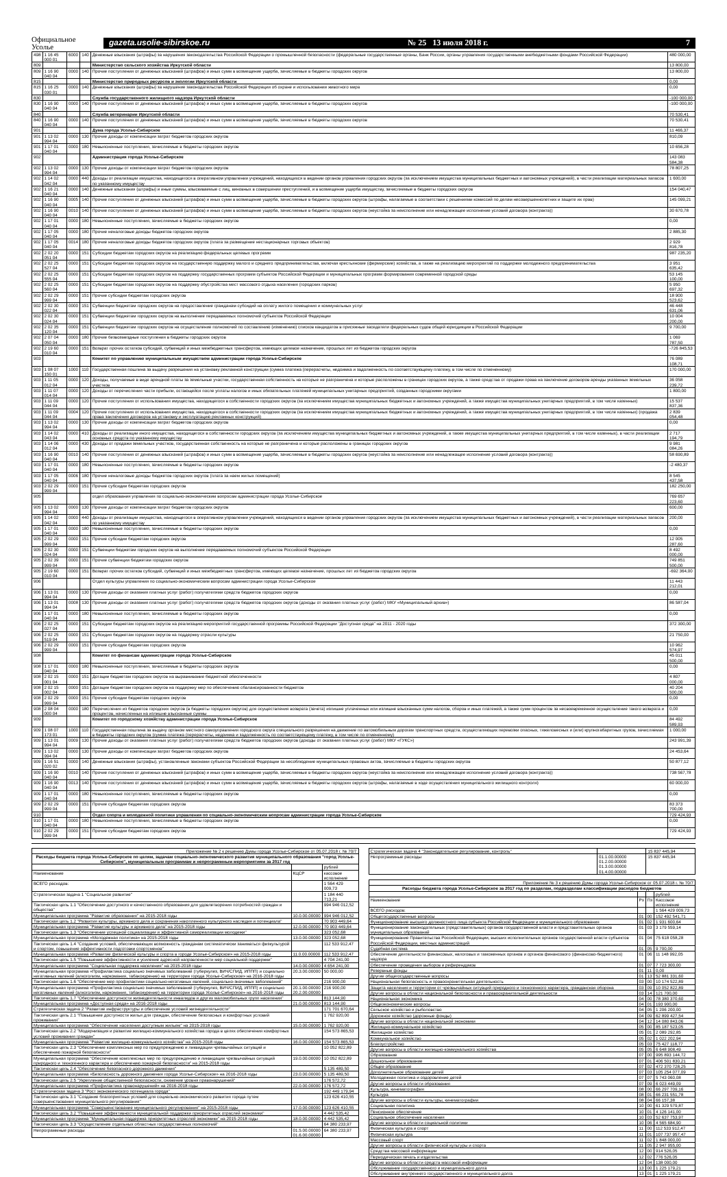Официальное
Усолье
gazeta.usolie-sibirskoe.ru № 25 13 июля 2018 г. 7
| 498 | 1 16 45 000 01 | 6000 | 140 | Денежные взыскания (штрафы) за нарушения законодательства Российской Федерации о промышленной безопасности (федеральные государственные органы, Банк России, органы управления государственными внебюджетными фондами Российской Федерации) | 480 000,00 |
| 809 | | | | Министерство сельского хозяйства Иркутской области | 13 800,00 |
| 809 | 1 16 90 040 04 | 0000 | 140 | Прочие поступления от денежных взысканий (штрафов) и иных сумм в возмещение ущерба, зачисляемые в бюджеты городских округов | 13 800,00 |
| 815 | | | | Министерство природных ресурсов и экологии Иркутской области | 0,00 |
| 815 | 1 16 25 030 01 | 0000 | 140 | Денежные взыскания (штрафы) за нарушение законодательства Российской Федерации об охране и использовании животного мира | 0,00 |
| 830 | | | | Служба государственного жилищного надзора Иркутской области | -100 000,00 |
| 830 | 1 16 90 040 04 | 0000 | 140 | Прочие поступления от денежных взысканий (штрафов) и иных сумм в возмещение ущерба, зачисляемые в бюджеты городских округов | -100 000,00 |
| 840 | | | | Служба ветеринарии Иркутской области | 70 530,41 |
| 840 | 1 16 90 040 04 | 0000 | 140 | Прочие поступления от денежных взысканий (штрафов) и иных сумм в возмещение ущерба, зачисляемые в бюджеты городских округов | 70 530,41 |
| 901 | | | | Дума города Усолье-Сибирское | 11 466,37 |
| 901 | 1 13 02 994 04 | 0000 | 130 | Прочие доходы от компенсации затрат бюджетов городских округов | 810,09 |
| 901 | 1 17 01 040 04 | 0000 | 180 | Невыясненные поступления, зачисляемые в бюджеты городских округов | 10 656,28 |
| 902 | | | | Администрация города Усолье-Сибирское | 143 083 584,38 |
| 902 | 1 13 02 994 04 | 0000 | 130 | Прочие доходы от компенсации затрат бюджетов городских округов | 78 807,25 |
| 902 | 1 14 02 042 04 | 0000 | 440 | Доходы от реализации имущества, находящегося в оперативном управлении учреждений, находящихся в ведении органов управления городских округов (за исключением имущества муниципальных бюджетных и автономных учреждений), в части реализации материальных запасов по указанному имуществу | 1 600,00 |
| 902 | 1 16 21 040 04 | 0000 | 140 | Денежные взыскания (штрафы) и иные суммы, взыскиваемые с лиц, виновных в совершении преступлений, и в возмещение ущерба имуществу, зачисляемые в бюджеты городских округов | 154 040,47 |
| 902 | 1 16 90 040 04 | 0005 | 140 | Прочие поступления от денежных взысканий (штрафов) и иных сумм в возмещение ущерба, зачисляемые в бюджеты городских округов (штрафы, налагаемые в соответствии с решениями комиссий по делам несовершеннолетних и защите их прав) | 145 099,21 |
| 902 | 1 16 90 040 04 | 0010 | 140 | Прочие поступления от денежных взысканий (штрафов) и иных сумм в возмещение ущерба, зачисляемые в бюджеты городских округов (неустойка за неисполнение или ненадлежащее исполнение условий договора (контракта)) | 30 670,78 |
| 902 | 1 17 01 040 04 | 0000 | 180 | Невыясненные поступления, зачисляемые в бюджеты городских округов | 0,00 |
| 902 | 1 17 05 040 04 | 0000 | 180 | Прочие неналоговые доходы бюджетов городских округов | 2 885,30 |
| 902 | 1 17 05 040 04 | 0014 | 180 | Прочие неналоговые доходы бюджетов городских округов (плата за размещение нестационарных торговых объектов) | 2 929 816,78 |
| 902 | 2 02 20 051 04 | 0000 | 151 | Субсидии бюджетам городских округов на реализацию федеральных целевых программ | 987 235,20 |
| 902 | 2 02 25 527 04 | 0000 | 151 | Субсидии бюджетам городских округов на государственную поддержку малого и среднего предпринимательства, включая крестьянские (фермерские) хозяйства, а также на реализацию мероприятий по поддержке молодежного предпринимательства | 3 951 635,42 |
| 902 | 2 02 25 555 04 | 0000 | 151 | Субсидии бюджетам городских округов на поддержку государственных программ субъектов Российской Федерации и муниципальных программ формирования современной городской среды | 53 145 100,00 |
| 902 | 2 02 25 560 04 | 0000 | 151 | Субсидии бюджетам городских округов на поддержку обустройства мест массового отдыха населения (городских парков) | 5 950 697,32 |
| 902 | 2 02 29 999 04 | 0000 | 151 | Прочие субсидии бюджетам городских округов | 18 900 523,62 |
| 902 | 2 02 30 022 04 | 0000 | 151 | Субвенции бюджетам городских округов на предоставление гражданам субсидий на оплату жилого помещения и коммунальных услуг | 46 448 631,06 |
| 902 | 2 02 30 024 04 | 0000 | 151 | Субвенции бюджетам городских округов на выполнение передаваемых полномочий субъектов Российской Федерации | 10 004 200,00 |
| 902 | 2 02 35 120 04 | 0000 | 151 | Субвенции бюджетам городских округов на осуществление полномочий по составлению (изменению) списков кандидатов в присяжные заседатели федеральных судов общей юрисдикции в Российской Федерации | 9 700,00 |
| 902 | 2 07 04 050 04 | 0000 | 180 | Прочие безвозмездные поступления в бюджеты городских округов | 1 069 787,50 |
| 902 | 2 19 60 010 04 | 0000 | 151 | Возврат прочих остатков субсидий, субвенций и иных межбюджетных трансфертов, имеющих целевое назначение, прошлых лет из бюджетов городских округов | -726 845,53 |
| 903 | | | | Комитет по управлению муниципальным имуществом администрации города Усолье-Сибирское | 76 089 108,71 |
| 903 | 1 08 07 150 01 | 1000 | 110 | Государственная пошлина за выдачу разрешения на установку рекламной конструкции (сумма платежа (перерасчеты, недоимка и задолженность по соответствующему платежу, в том числе по отмененному) | 170 000,00 |
| 903 | 1 11 05 012 04 | 0000 | 120 | Доходы, получаемые в виде арендной платы за земельные участки, государственная собственность на которые не разграничена и которые расположены в границах городских округов, а также средства от продажи права на заключение договоров аренды указанных земельных участков | 36 058 239,72 |
| 903 | 1 11 07 014 04 | 0000 | 120 | Доходы от перечисления части прибыли, остающейся после уплаты налогов и иных обязательных платежей муниципальных унитарных предприятий, созданных городскими округами | 1 800,00 |
| 903 | 1 11 09 044 04 | 0000 | 120 | Прочие поступления от использования имущества, находящегося в собственности городских округов (за исключением имущества муниципальных бюджетных и автономных учреждений, а также имущества муниципальных унитарных предприятий, в том числе казенных) | 15 537 837,36 |
| 903 | 1 11 09 044 04 | 0004 | 120 | Прочие поступления от использования имущества, находящегося в собственности городских округов (за исключением имущества муниципальных бюджетных и автономных учреждений, а также имущества муниципальных унитарных предприятий, в том числе казенных) (продажа права заключения договоров на установку и эксплуатацию рекламных конструкций) | 2 839 054,48 |
| 903 | 1 13 02 994 04 | 0000 | 130 | Прочие доходы от компенсации затрат бюджетов городских округов | 0,00 |
| 903 | 1 14 02 043 04 | 0000 | 410 | Доходы от реализации иного имущества, находящегося в собственности городских округов (за исключением имущества муниципальных бюджетных и автономных учреждений, а также имущества муниципальных унитарных предприятий, в том числе казенных), в части реализации основных средств по указанному имуществу | 2 717 194,79 |
| 903 | 1 14 06 012 04 | 0000 | 430 | Доходы от продажи земельных участков, государственная собственность на которые не разграничена и которые расположены в границах городских округов | 9 981 084,26 |
| 903 | 1 16 90 040 04 | 0010 | 140 | Прочие поступления от денежных взысканий (штрафов) и иных сумм в возмещение ущерба, зачисляемые в бюджеты городских округов (неустойка за неисполнение или ненадлежащее исполнение условий договора (контракта)) | 58 690,89 |
| 903 | 1 17 01 040 04 | 0000 | 180 | Невыясненные поступления, зачисляемые в бюджеты городских округов | -2 480,37 |
| 903 | 1 17 05 040 04 | 0006 | 180 | Прочие неналоговые доходы бюджетов городских округов (плата за наем жилых помещений) | 8 545 437,58 |
| 903 | 2 02 29 999 04 | 0000 | 151 | Прочие субсидии бюджетам городских округов | 182 250,00 |
| 905 | | | | отдел образования управления по социально-экономическим вопросам администрации города Усолье-Сибирское | 769 657 223,60 |
| 905 | 1 13 02 994 04 | 0000 | 130 | Прочие доходы от компенсации затрат бюджетов городских округов | 600,00 |
| 905 | 1 14 02 042 04 | 0000 | 440 | Доходы от реализации имущества, находящегося в оперативном управлении учреждений, находящихся в ведении органов управления городских округов (за исключением имущества муниципальных бюджетных и автономных учреждений), в части реализации материальных запасов по указанному имуществу | 200,00 |
| 905 | 1 17 01 040 04 | 0000 | 180 | Невыясненные поступления, зачисляемые в бюджеты городских округов | 0,00 |
| 905 | 2 02 29 999 04 | 0000 | 151 | Прочие субсидии бюджетам городских округов | 12 005 287,60 |
| 905 | 2 02 30 024 04 | 0000 | 151 | Субвенции бюджетам городских округов на выполнение передаваемых полномочий субъектов Российской Федерации | 8 492 000,00 |
| 905 | 2 02 39 999 04 | 0000 | 151 | Прочие субвенции бюджетам городских округов | 749 851 500,00 |
| 905 | 2 19 60 010 04 | 0000 | 151 | Возврат прочих остатков субсидий, субвенций и иных межбюджетных трансфертов, имеющих целевое назначение, прошлых лет из бюджетов городских округов | -692 364,00 |
| 906 | | | | Отдел культуры управления по социально-экономическим вопросам администрации города Усолье-Сибирское | 11 443 212,01 |
| 906 | 1 13 01 994 04 | 0000 | 130 | Прочие доходы от оказания платных услуг (работ) получателями средств бюджетов городских округов | 0,00 |
| 906 | 1 13 01 994 04 | 0008 | 130 | Прочие доходы от оказания платных услуг (работ) получателями средств бюджетов городских округов (доходы от оказания платных услуг (работ) МКУ «Муниципальный архив») | 86 587,04 |
| 906 | 1 17 01 040 04 | 0000 | 180 | Невыясненные поступления, зачисляемые в бюджеты городских округов | 0,00 |
| 906 | 2 02 25 027 04 | 0000 | 151 | Субсидии бюджетам городских округов на реализацию мероприятий государственной программы Российской Федерации "Доступная среда" на 2011 - 2020 годы | 372 300,00 |
| 906 | 2 02 25 519 04 | 0000 | 151 | Субсидия бюджетам городских округов на поддержку отрасли культуры | 21 750,00 |
| 906 | 2 02 29 999 04 | 0000 | 151 | Прочие субсидии бюджетам городских округов | 10 962 574,97 |
| 908 | | | | Комитет по финансам администрации города Усолье-Сибирское | 45 011 500,00 |
| 908 | 1 17 01 040 04 | 0000 | 180 | Невыясненные поступления, зачисляемые в бюджеты городских округов | 0,00 |
| 908 | 2 02 15 001 04 | 0000 | 151 | Дотации бюджетам городских округов на выравнивание бюджетной обеспеченности | 4 807 000,00 |
| 908 | 2 02 15 002 04 | 0000 | 151 | Дотации бюджетам городских округов на поддержку мер по обеспечению сбалансированности бюджетов | 40 204 500,00 |
| 908 | 2 02 29 999 04 | 0000 | 151 | Прочие субсидии бюджетам городских округов | 0,00 |
| 908 | 2 08 04 000 04 | 0000 | 180 | Перечисления из бюджетов городских округов (в бюджеты городских округов) для осуществления возврата (зачета) излишне уплаченных или излишне взысканных сумм налогов, сборов и иных платежей, а также сумм процентов за несвоевременное осуществление такого возврата и процентов, начисленных на излишне взысканные суммы | 0,00 |
| 909 | | | | Комитет по городскому хозяйству администрации города Усолье-Сибирское | 84 492 589,93 |
| 909 | 1 08 07 173 01 | 1000 | 110 | Государственная пошлина за выдачу органом местного самоуправления городского округа специального разрешения на движение по автомобильным дорогам транспортных средств, осуществляющих перевозки опасных, тяжеловесных и (или) крупногабаритных грузов, зачисляемая в бюджеты городских округов (сумма платежа (перерасчеты, недоимка и задолженность по соответствующему платежу, в том числе по отмененному) | 1 000,00 |
| 909 | 1 13 01 994 04 | 0009 | 130 | Прочие доходы от оказания платных услуг (работ) получателями средств бюджетов городских округов (доходы от оказания платных услуг (работ) МКУ «ГУКС») | 243 991,39 |
| 909 | 1 13 02 994 04 | 0000 | 130 | Прочие доходы от компенсации затрат бюджетов городских округов | 24 453,64 |
| 909 | 1 16 51 020 02 | 0000 | 140 | Денежные взыскания (штрафы), установленные законами субъектов Российской Федерации за несоблюдение муниципальных правовых актов, зачисляемые в бюджеты городских округов | 50 877,12 |
| 909 | 1 16 90 040 04 | 0010 | 140 | Прочие поступления от денежных взысканий (штрафов) и иных сумм в возмещение ущерба, зачисляемые в бюджеты городских округов (неустойка за неисполнение или ненадлежащее исполнение условий договора (контракта)) | 738 567,78 |
| 909 | 1 16 90 040 04 | 0013 | 140 | Прочие поступления от денежных взысканий (штрафов) и иных сумм в возмещение ущерба, зачисляемые в бюджеты городских округов (штрафы, налагаемые в ходе осуществления муниципального жилищного контроля) | 60 000,00 |
| 909 | 1 17 01 040 04 | 0000 | 180 | Невыясненные поступления, зачисляемые в бюджеты городских округов | 0,00 |
| 909 | 2 02 29 999 04 | 0000 | 151 | Прочие субсидии бюджетам городских округов | 83 373 700,00 |
| 910 | | | | Отдел спорта и молодежной политики управления по социально-экономическим вопросам администрации города Усолье-Сибирское | 729 424,93 |
| 910 | 1 17 01 040 04 | 0000 | 180 | Невыясненные поступления, зачисляемые в бюджеты городских округов | 0,00 |
| 910 | 2 02 29 999 04 | 0000 | 151 | Прочие субсидии бюджетам городских округов | 729 424,93 |
| Приложение № 2 к решению Думы города Усолье-Сибирское от 05.07.2018 г. № 70/7 | | |
| Расходы бюджета города Усолье-Сибирское по целям, задачам социально-экономического развития муниципального образования "город Усолье-Сибирское", муниципальным программам и непрограммным мероприятиям за 2017 год | | |
| | | рублей |
| Наименование | КЦСР | кассовое исполнение |
| ВСЕГО расходов: | | 1 564 429 009,73 |
| Стратегическая задача 1 "Социальное развитие" | | 1 184 440 713,21 |
| Тактическая цель 1.1 "Обеспечение доступного и качественного образования для удовлетворения потребностей граждан и общества" | | 994 946 012,52 |
| Муниципальная программа "Развитие образования" на 2015-2018 годы | 10.0.00.00000 | 994 946 012,52 |
| Тактическая цель 1.2 "Развития культуры, архивного дела и сохранения накопленного культурного наследия и потенциала" | | 70 903 449,64 |
| Муниципальная программа "Развитие культуры и архивного дела" на 2015-2018 годы | 12.0.00.00000 | 70 903 449,64 |
| Тактическая цель 1.3 "Обеспечение успешной социализации и эффективной самореализации молодежи" | | 323 052,68 |
| Муниципальная программа «Молодежная политика» на 2015-2018 годы | 13.0.00.00000 | 323 052,68 |
| Тактическая цель 1.4 "Создание условий, обеспечивающих возможность гражданам систематически заниматься физкультурой и спортом, повышение эффективности подготовки спортсменов" | | 112 533 912,47 |
| Муниципальная программа «Развитие физической культуры и спорта в городе Усолье-Сибирское» на 2015-2018 годы | 11.0.00.00000 | 112 533 912,47 |
| Тактическая цель 1.5 "Повышение эффективности и усиление адресной направленности мер социальной поддержки" | | 4 704 241,00 |
| Муниципальная программа "Социальная поддержка населения" на 2015-2018 годы | 14.0.00.00000 | 4 654 241,00 |
| Муниципальная программа «Профилактика социально значимых заболеваний (туберкулез, ВИЧ/СПИД, ИППП) и социально негативных явлений (алкоголизм, наркомания, табакокурение) на территории города Усолье-Сибирское» на 2016-2018 годы | 20.3.00.00000 | 50 000,00 |
| Тактическая цель 1.6 "Обеспечение мер профилактики социально-негативных явлений, социально-значимых заболеваний" | | 216 900,00 |
| Муниципальная программа «Профилактика социально значимых заболеваний (туберкулез, ВИЧ/СПИД, ИППП) и социально негативных явлений (алкоголизм, наркомания, табакокурение) на территории города Усолье-Сибирское» на 2016-2018 годы | 20.1.00.00000 20.2.00.00000 | 216 900,00 |
| Тактическая цель 1.7 "Обеспечение доступности жизнедеятельности инвалидов и других маломобильных групп населения" | | 813 144,90 |
| Муниципальная программа «Доступная среда» на 2016-2018 годы | 21.0.00.00000 | 813 144,90 |
| Стратегическая задача 2 "Развитие инфраструктуры и обеспечение условий жизнедеятельности" | | 171 701 670,64 |
| Тактическая цель 2.1 "Повышение доступности жилья для граждан, обеспечение безопасных и комфортных условий проживания" | | 1 762 920,00 |
| Муниципальная программа "Обеспечение населения доступным жильем" на 2015-2018 годы | 15.0.00.00000 | 1 762 920,00 |
| Тактическая цель 2.2 "Модернизация и развитие жилищно-коммунального хозяйства города в целях обеспечения комфортных условий проживания граждан" | | 154 573 865,53 |
| Муниципальная программа "Развитие жилищно-коммунального хозяйства" на 2015-2018 годы | 16.0.00.00000 | 154 573 865,53 |
| Тактическая цель 2.3 "Обеспечение комплексных мер по предупреждению и ликвидации чрезвычайных ситуаций и обеспечению пожарной безопасности" | | 10 052 822,89 |
| Муниципальная программа "Обеспечение комплексных мер по предупреждению и ликвидации чрезвычайных ситуаций природного и техногенного характера и обеспечению пожарной безопасности" на 2015-2018 годы | 19.0.00.00000 | 10 052 822,89 |
| Тактическая цель 2.4 "Обеспечение безопасного дорожного движения" | | 5 135 489,50 |
| Муниципальная программа «Безопасность дорожного движения города Усолье-Сибирское» на 2016-2018 годы | 23.0.00.00000 | 5 135 489,50 |
| Тактическая цель 2.5 "Укрепление общественной безопасности, снижение уровня правонарушений" | | 176 572,72 |
| Муниципальная программа «Профилактика правонарушений» на 2016-2018 годы | 22.0.00.00000 | 176 572,72 |
| Стратегическая задача 3 "Рост экономического потенциала города" | | 192 449 179,94 |
| Тактическая цель 3.1 "Создание благоприятных условий для социально-экономического развития города путем совершенствования муниципального регулирования" | | 123 626 410,55 |
| Муниципальная программа "Совершенствование муниципального регулирования" на 2015-2018 годы | 17.0.00.00000 | 123 626 410,55 |
| Тактическая цель 3.2 "Повышение эффективности муниципальной поддержки приоритетных отраслей экономики" | | 4 442 535,42 |
| Муниципальная программа "Муниципальная поддержка приоритетных отраслей экономики" на 2015-2018 годы | 18.0.00.00000 | 4 442 535,42 |
| Тактическая цель 3.3 "Осуществление отдельных областных государственных полномочий" | | 64 380 233,97 |
| Непрограммные расходы | 01.5.00.00000 01.6.00.00000 | 64 380 233,97 |
| Стратегическая задача 4 "Законодательное регулирование, контроль" | | 15 837 445,94 |
| Непрограммные расходы | 01.1.00.00000 01.2.00.00000 01.3.00.00000 01.4.00.00000 | 15 837 445,94 |
| Приложение № 3 к решению Думы города Усолье-Сибирское от 05.07.2018 г. № 70/7 | | | |
| Расходы бюджета города Усолье-Сибирское за 2017 год по разделам, подразделам классификации расходов бюджетов | | | |
| | | | рублей |
| Наименование | Рз | Пз | Кассовое исполнение |
| ВСЕГО расходов: | | | 1 564 429 009,73 |
| Общегосударственные вопросы | 01 | 00 | 152 492 541,71 |
| Функционирование высшего должностного лица субъекта Российской Федерации и муниципального образования | 01 | 02 | 1 931 600,64 |
| Функционирование законодательных (представительных) органов государственной власти и представительных органов муниципальных образований | 01 | 03 | 3 179 559,14 |
| Функционирование Правительства Российской Федерации, высших исполнительных органов государственной власти субъектов Российской Федерации, местных администраций | 01 | 04 | 75 618 058,28 |
| Судебная система | 01 | 05 | 9 700,00 |
| Обеспечение деятельности финансовых, налоговых и таможенных органов и органов финансового (финансово-бюджетного) надзора | 01 | 06 | 11 148 992,05 |
| Обеспечение проведения выборов и референдумов | 01 | 07 | 7 723 300,00 |
| Резервные фонды | 01 | 11 | 0,00 |
| Другие общегосударственные вопросы | 01 | 13 | 52 881 331,60 |
| Национальная безопасность и правоохранительная деятельность | 03 | 00 | 10 174 522,89 |
| Защита населения и территории от чрезвычайных ситуаций природного и техногенного характера, гражданская оборона | 03 | 09 | 10 052 822,89 |
| Другие вопросы в области национальной безопасности и правоохранительной деятельности | 03 | 14 | 121 700,00 |
| Национальная экономика | 04 | 00 | 78 380 370,60 |
| Общеэкономические вопросы | 04 | 01 | 193 900,00 |
| Сельское хозяйство и рыболовство | 04 | 05 | 1 206 200,00 |
| Дорожное хозяйство (дорожные фонды) | 04 | 09 | 62 899 427,54 |
| Другие вопросы в области национальной экономики | 04 | 12 | 14 080 843,06 |
| Жилищно-коммунальное хозяйство | 05 | 00 | 85 187 523,05 |
| Жилищное хозяйство | 05 | 01 | 2 089 292,85 |
| Коммунальное хозяйство | 05 | 02 | 1 022 202,94 |
| Благоустройство | 05 | 03 | 75 427 118,77 |
| Другие вопросы в области жилищно-коммунального хозяйства | 05 | 05 | 6 648 908,49 |
| Образование | 07 | 00 | 995 893 144,72 |
| Дошкольное образование | 07 | 01 | 406 501 830,21 |
| Общее образование | 07 | 02 | 472 370 728,25 |
| Дополнительное образование детей | 07 | 03 | 105 254 077,09 |
| Молодежная политика и оздоровление детей | 07 | 07 | 5 743 060,08 |
| Другие вопросы в области образования | 07 | 09 | 6 023 449,09 |
| Культура, кинематография | 08 | 00 | 66 297 709,16 |
| Культура | 08 | 01 | 66 231 551,78 |
| Другие вопросы в области культуры, кинематографии | 08 | 04 | 66 157,38 |
| Социальная политика | 10 | 00 | 61 329 579,87 |
| Пенсионное обеспечение | 10 | 01 | 4 126 141,00 |
| Социальное обеспечение населения | 10 | 03 | 52 637 753,97 |
| Другие вопросы в области социальной политики | 10 | 06 | 4 565 684,90 |
| Физическая культура и спорт | 11 | 00 | 112 533 912,47 |
| Физическая культура | 11 | 01 | 107 737 957,47 |
| Массовый спорт | 11 | 02 | 1 848 000,00 |
| Другие вопросы в области физической культуры и спорта | 11 | 05 | 2 947 955,00 |
| Средства массовой информации | 12 | 00 | 914 526,05 |
| Периодическая печать и издательства | 12 | 02 | 776 526,05 |
| Другие вопросы в области средств массовой информации | 12 | 04 | 138 000,00 |
| Обслуживание государственного и муниципального долга | 13 | 00 | 1 225 179,21 |
| Обслуживание внутреннего государственного и муниципального долга | 13 | 01 | 1 225 179,21 |